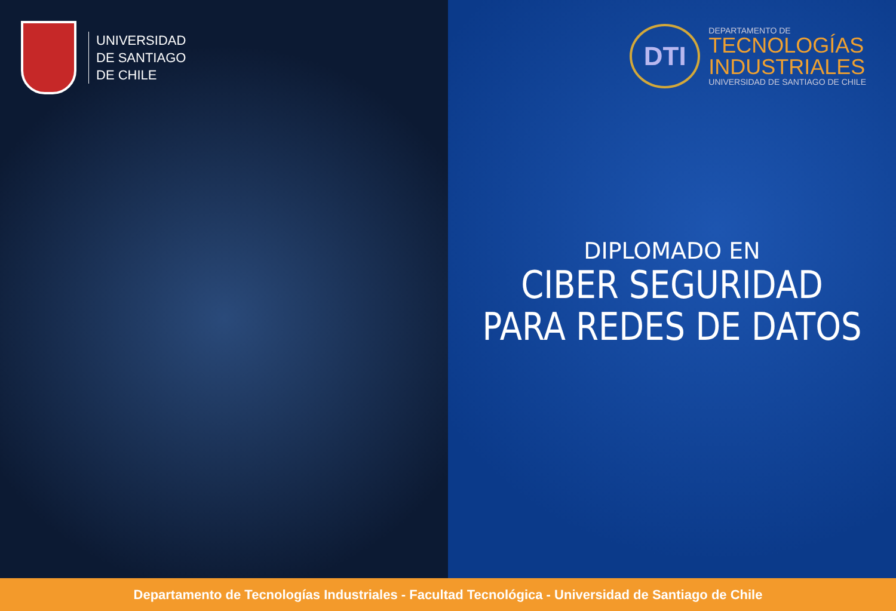UNIVERSIDAD
DE SANTIAGO
DE CHILE
DTI
DEPARTAMENTO DE
TECNOLOGÍAS
INDUSTRIALES
UNIVERSIDAD DE SANTIAGO DE CHILE
DIPLOMADO EN
CIBER SEGURIDAD
PARA REDES DE DATOS
Departamento de Tecnologías Industriales - Facultad Tecnológica - Universidad de Santiago de Chile